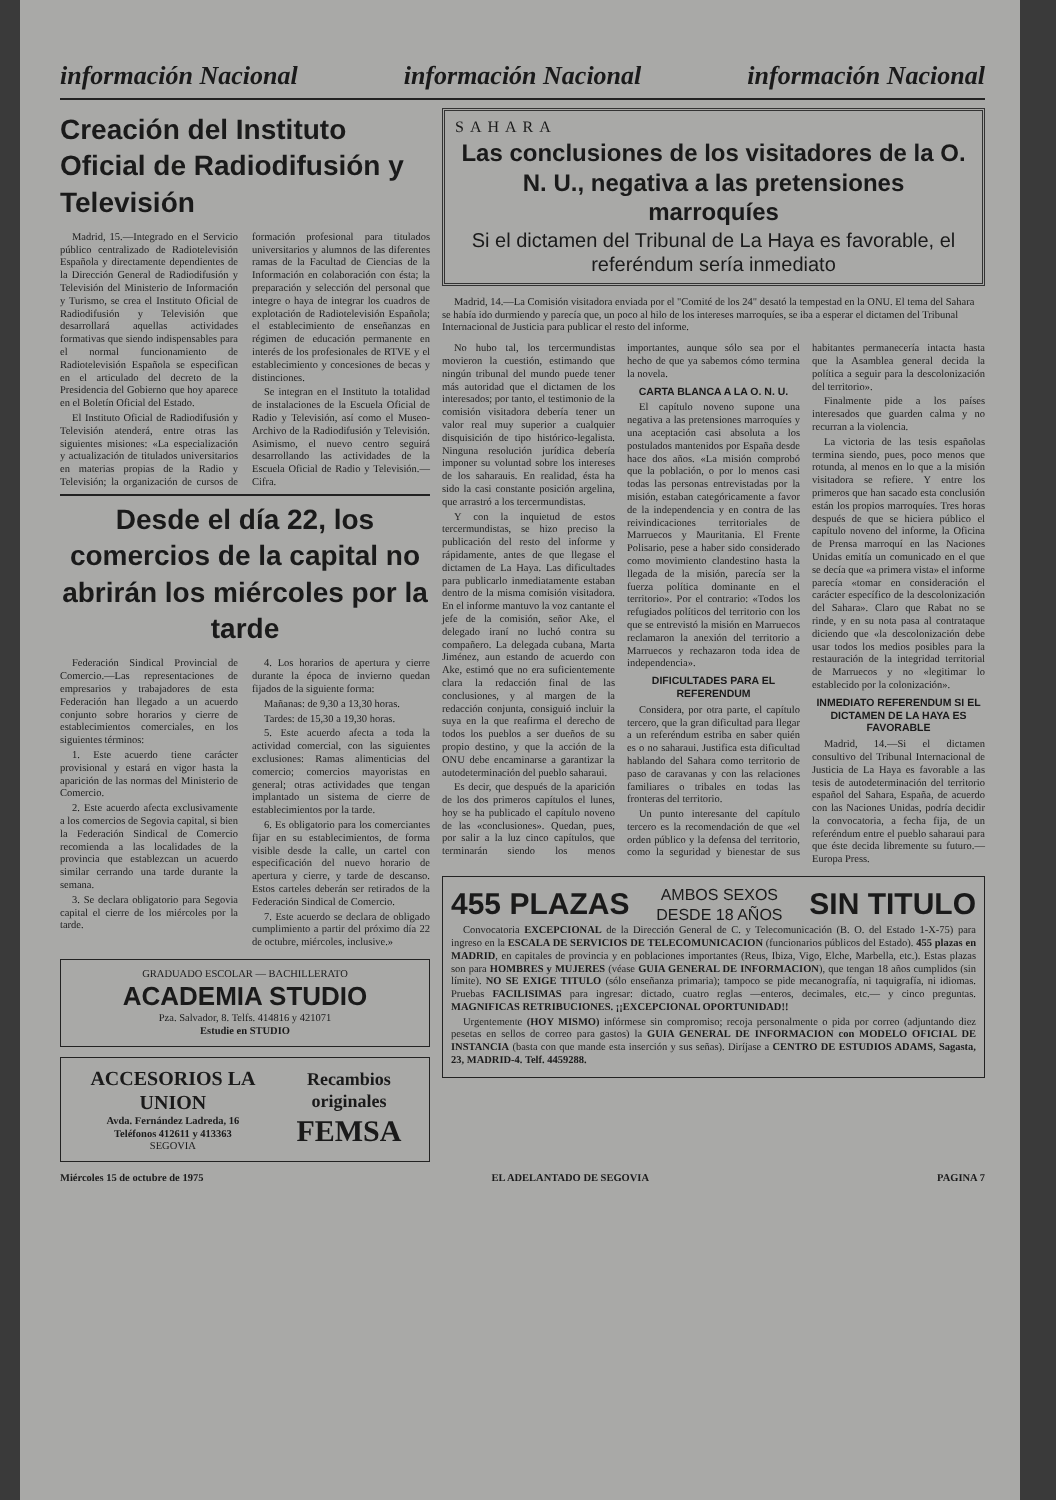información Nacional información Nacional información Nacional
Creación del Instituto Oficial de Radiodifusión y Televisión
Madrid, 15.—Integrado en el Servicio público centralizado de Radiotelevisión Española y directamente dependientes de la Dirección General de Radiodifusión y Televisión del Ministerio de Información y Turismo, se crea el Instituto Oficial de Radiodifusión y Televisión que desarrollará aquellas actividades formativas que siendo indispensables para el normal funcionamiento de Radiotelevisión Española se especifican en el articulado del decreto de la Presidencia del Gobierno que hoy aparece en el Boletín Oficial del Estado.
El Instituto Oficial de Radiodifusión y Televisión atenderá, entre otras las siguientes misiones: «La especialización y actualización de titulados universitarios en materias propias de la Radio y Televisión; la organización de cursos de formación profesional para titulados universitarios y alumnos de las diferentes ramas de la Facultad de Ciencias de la Información en colaboración con ésta; la preparación y selección del personal que integre o haya de integrar los cuadros de explotación de Radiotelevisión Española; el establecimiento de enseñanzas en régimen de educación permanente en interés de los profesionales de RTVE y el establecimiento y concesiones de becas y distinciones.
Se integran en el Instituto la totalidad de instalaciones de la Escuela Oficial de Radio y Televisión, así como el Museo-Archivo de la Radiodifusión y Televisión. Asimismo, el nuevo centro seguirá desarrollando las actividades de la Escuela Oficial de Radio y Televisión.—Cifra.
Desde el día 22, los comercios de la capital no abrirán los miércoles por la tarde
Federación Sindical Provincial de Comercio.—Las representaciones de empresarios y trabajadores de esta Federación han llegado a un acuerdo conjunto sobre horarios y cierre de establecimientos comerciales, en los siguientes términos:
1. Este acuerdo tiene carácter provisional y estará en vigor hasta la aparición de las normas del Ministerio de Comercio.
2. Este acuerdo afecta exclusivamente a los comercios de Segovia capital, si bien la Federación Sindical de Comercio recomienda a las localidades de la provincia que establezcan un acuerdo similar cerrando una tarde durante la semana.
3. Se declara obligatorio para Segovia capital el cierre de los miércoles por la tarde.
4. Los horarios de apertura y cierre durante la época de invierno quedan fijados de la siguiente forma:
Mañanas: de 9,30 a 13,30 horas.
Tardes: de 15,30 a 19,30 horas.
5. Este acuerdo afecta a toda la actividad comercial, con las siguientes exclusiones: Ramas alimenticias del comercio; comercios mayoristas en general; otras actividades que tengan implantado un sistema de cierre de establecimientos por la tarde.
6. Es obligatorio para los comerciantes fijar en su establecimientos, de forma visible desde la calle, un cartel con especificación del nuevo horario de apertura y cierre, y tarde de descanso. Estos carteles deberán ser retirados de la Federación Sindical de Comercio.
7. Este acuerdo se declara de obligado cumplimiento a partir del próximo día 22 de octubre, miércoles, inclusive.»
GRADUADO ESCOLAR — BACHILLERATO
ACADEMIA STUDIO
Pza. Salvador, 8. Telfs. 414816 y 421071
Estudie en STUDIO
ACCESORIOS LA UNION
Avda. Fernández Ladreda, 16
Teléfonos 412611 y 413363
SEGOVIA
Recambios originales
FEMSA
SAHARA
Las conclusiones de los visitadores de la O. N. U., negativa a las pretensiones marroquíes
Si el dictamen del Tribunal de La Haya es favorable, el referéndum sería inmediato
Madrid, 14.—La Comisión visitadora enviada por el "Comité de los 24" desató la tempestad en la ONU. El tema del Sahara se había ido durmiendo y parecía que, un poco al hilo de los intereses marroquíes, se iba a esperar el dictamen del Tribunal Internacional de Justicia para publicar el resto del informe.
No hubo tal, los tercermundistas movieron la cuestión, estimando que ningún tribunal del mundo puede tener más autoridad que el dictamen de los interesados; por tanto, el testimonio de la comisión visitadora debería tener un valor real muy superior a cualquier disquisición de tipo histórico-legalista. Ninguna resolución jurídica debería imponer su voluntad sobre los intereses de los saharauis. En realidad, ésta ha sido la casi constante posición argelina, que arrastró a los tercermundistas.
Y con la inquietud de estos tercermundistas, se hizo preciso la publicación del resto del informe y rápidamente, antes de que llegase el dictamen de La Haya. Las dificultades para publicarlo inmediatamente estaban dentro de la misma comisión visitadora. En el informe mantuvo la voz cantante el jefe de la comisión, señor Ake, el delegado iraní no luchó contra su compañero. La delegada cubana, Marta Jiménez, aun estando de acuerdo con Ake, estimó que no era suficientemente clara la redacción final de las conclusiones, y al margen de la redacción conjunta, consiguió incluir la suya en la que reafirma el derecho de todos los pueblos a ser dueños de su propio destino, y que la acción de la ONU debe encaminarse a garantizar la autodeterminación del pueblo saharaui.
Es decir, que después de la aparición de los dos primeros capítulos el lunes, hoy se ha publicado el capítulo noveno de las «conclusiones». Quedan, pues, por salir a la luz cinco capítulos, que terminarán siendo los menos importantes, aunque sólo sea por el hecho de que ya sabemos cómo termina la novela.
CARTA BLANCA A LA O. N. U.
El capítulo noveno supone una negativa a las pretensiones marroquíes y una aceptación casi absoluta a los postulados mantenidos por España desde hace dos años. «La misión comprobó que la población, o por lo menos casi todas las personas entrevistadas por la misión, estaban categóricamente a favor de la independencia y en contra de las reivindicaciones territoriales de Marruecos y Mauritania. El Frente Polisario, pese a haber sido considerado como movimiento clandestino hasta la llegada de la misión, parecía ser la fuerza política dominante en el territorio». Por el contrario: «Todos los refugiados políticos del territorio con los que se entrevistó la misión en Marruecos reclamaron la anexión del territorio a Marruecos y rechazaron toda idea de independencia».
DIFICULTADES PARA EL REFERENDUM
Considera, por otra parte, el capítulo tercero, que la gran dificultad para llegar a un referéndum estriba en saber quién es o no saharaui. Justifica esta dificultad hablando del Sahara como territorio de paso de caravanas y con las relaciones familiares o tribales en todas las fronteras del territorio.
Un punto interesante del capítulo tercero es la recomendación de que «el orden público y la defensa del territorio, como la seguridad y bienestar de sus habitantes permanecería intacta hasta que la Asamblea general decida la política a seguir para la descolonización del territorio».
Finalmente pide a los países interesados que guarden calma y no recurran a la violencia.
La victoria de las tesis españolas termina siendo, pues, poco menos que rotunda, al menos en lo que a la misión visitadora se refiere. Y entre los primeros que han sacado esta conclusión están los propios marroquíes. Tres horas después de que se hiciera público el capítulo noveno del informe, la Oficina de Prensa marroquí en las Naciones Unidas emitía un comunicado en el que se decía que «a primera vista» el informe parecía «tomar en consideración el carácter específico de la descolonización del Sahara». Claro que Rabat no se rinde, y en su nota pasa al contrataque diciendo que «la descolonización debe usar todos los medios posibles para la restauración de la integridad territorial de Marruecos y no «legitimar lo establecido por la colonización».
INMEDIATO REFERENDUM SI EL DICTAMEN DE LA HAYA ES FAVORABLE
Madrid, 14.—Si el dictamen consultivo del Tribunal Internacional de Justicia de La Haya es favorable a las tesis de autodeterminación del territorio español del Sahara, España, de acuerdo con las Naciones Unidas, podría decidir la convocatoria, a fecha fija, de un referéndum entre el pueblo saharaui para que éste decida libremente su futuro.—Europa Press.
455 PLAZAS AMBOS SEXOS
DESDE 18 AÑOS SIN TITULO
Convocatoria EXCEPCIONAL de la Dirección General de C. y Telecomunicación (B. O. del Estado 1-X-75) para ingreso en la ESCALA DE SERVICIOS DE TELECOMUNICACION (funcionarios públicos del Estado). 455 plazas en MADRID, en capitales de provincia y en poblaciones importantes (Reus, Ibiza, Vigo, Elche, Marbella, etc.). Estas plazas son para HOMBRES y MUJERES (véase GUIA GENERAL DE INFORMACION), que tengan 18 años cumplidos (sin límite). NO SE EXIGE TITULO (sólo enseñanza primaria); tampoco se pide mecanografía, ni taquigrafía, ni idiomas. Pruebas FACILISIMAS para ingresar: dictado, cuatro reglas —enteros, decimales, etc.— y cinco preguntas. MAGNIFICAS RETRIBUCIONES. ¡¡EXCEPCIONAL OPORTUNIDAD!!
Urgentemente (HOY MISMO) infórmese sin compromiso; recoja personalmente o pida por correo (adjuntando diez pesetas en sellos de correo para gastos) la GUIA GENERAL DE INFORMACION con MODELO OFICIAL DE INSTANCIA (basta con que mande esta inserción y sus señas). Diríjase a CENTRO DE ESTUDIOS ADAMS, Sagasta, 23, MADRID-4. Telf. 4459288.
Miércoles 15 de octubre de 1975 EL ADELANTADO DE SEGOVIA PAGINA 7